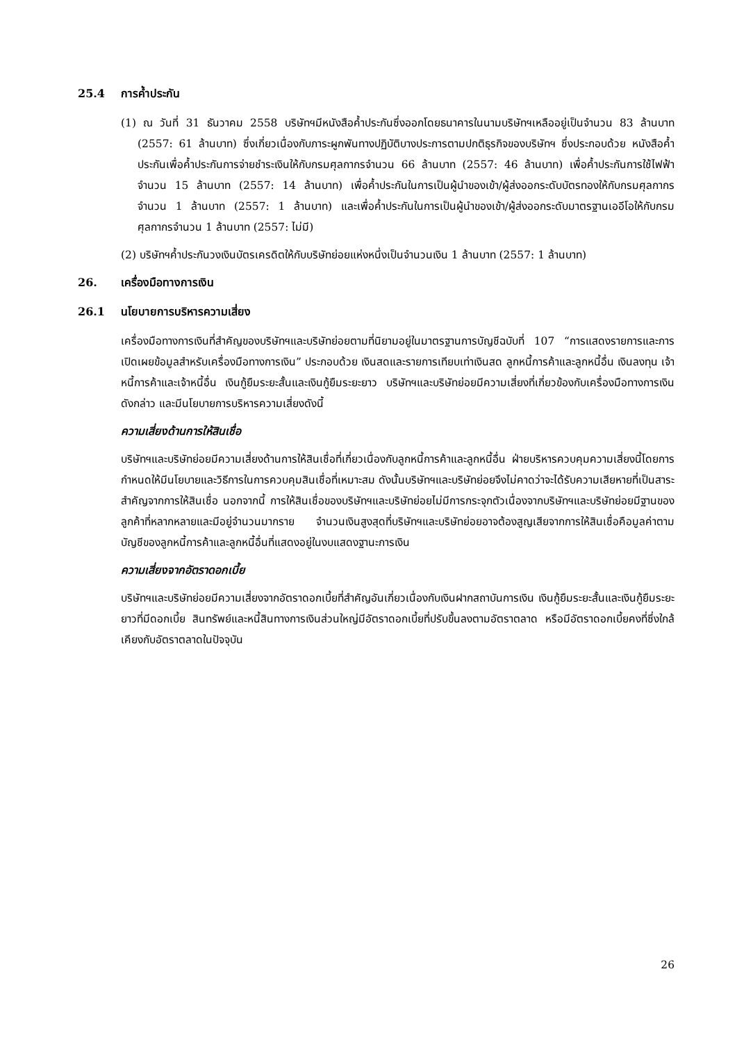25.4 การค้ำประกัน
(1) ณ วันที่ 31 ธันวาคม 2558 บริษัทฯมีหนังสือค้ำประกันซึ่งออกโดยธนาคารในนามบริษัทฯเหลืออยู่เป็นจำนวน 83 ล้านบาท (2557: 61 ล้านบาท) ซึ่งเกี่ยวเนื่องกับภาระผูกพันทางปฏิบัติบางประการตามปกติธุรกิจของบริษัทฯ ซึ่งประกอบด้วย หนังสือค้ำประกันเพื่อค้ำประกันการจ่ายชำระเงินให้กับกรมศุลกากรจำนวน 66 ล้านบาท (2557: 46 ล้านบาท) เพื่อค้ำประกันการใช้ไฟฟ้าจำนวน 15 ล้านบาท (2557: 14 ล้านบาท) เพื่อค้ำประกันในการเป็นผู้นำของเข้า/ผู้ส่งออกระดับบัตรทองให้กับกรมศุลกากรจำนวน 1 ล้านบาท (2557: 1 ล้านบาท) และเพื่อค้ำประกันในการเป็นผู้นำของเข้า/ผู้ส่งออกระดับมาตรฐานเออีโอให้กับกรมศุลกากรจำนวน 1 ล้านบาท (2557: ไม่มี)
(2) บริษัทฯค้ำประกันวงเงินบัตรเครดิตให้กับบริษัทย่อยแห่งหนึ่งเป็นจำนวนเงิน 1 ล้านบาท (2557: 1 ล้านบาท)
26. เครื่องมือทางการเงิน
26.1 นโยบายการบริหารความเสี่ยง
เครื่องมือทางการเงินที่สำคัญของบริษัทฯและบริษัทย่อยตามที่นิยามอยู่ในมาตรฐานการบัญชีฉบับที่ 107 “การแสดงรายการและการเปิดเผยข้อมูลสำหรับเครื่องมือทางการเงิน” ประกอบด้วย เงินสดและรายการเทียบเท่าเงินสด ลูกหนี้การค้าและลูกหนี้อื่น เงินลงทุน เจ้าหนี้การค้าและเจ้าหนี้อื่น เงินกู้ยืมระยะสั้นและเงินกู้ยืมระยะยาว บริษัทฯและบริษัทย่อยมีความเสี่ยงที่เกี่ยวข้องกับเครื่องมือทางการเงินดังกล่าว และมีนโยบายการบริหารความเสี่ยงดังนี้
ความเสี่ยงด้านการให้สินเชื่อ
บริษัทฯและบริษัทย่อยมีความเสี่ยงด้านการให้สินเชื่อที่เกี่ยวเนื่องกับลูกหนี้การค้าและลูกหนี้อื่น ฝ่ายบริหารควบคุมความเสี่ยงนี้โดยการกำหนดให้มีนโยบายและวิธีการในการควบคุมสินเชื่อที่เหมาะสม ดังนั้นบริษัทฯและบริษัทย่อยจึงไม่คาดว่าจะได้รับความเสียหายที่เป็นสาระสำคัญจากการให้สินเชื่อ นอกจากนี้ การให้สินเชื่อของบริษัทฯและบริษัทย่อยไม่มีการกระจุกตัวเนื่องจากบริษัทฯและบริษัทย่อยมีฐานของลูกค้าที่หลากหลายและมีอยู่จำนวนมากราย จำนวนเงินสูงสุดที่บริษัทฯและบริษัทย่อยอาจต้องสูญเสียจากการให้สินเชื่อคือมูลค่าตามบัญชีของลูกหนี้การค้าและลูกหนี้อื่นที่แสดงอยู่ในงบแสดงฐานะการเงิน
ความเสี่ยงจากอัตราดอกเบี้ย
บริษัทฯและบริษัทย่อยมีความเสี่ยงจากอัตราดอกเบี้ยที่สำคัญอันเกี่ยวเนื่องกับเงินฝากสถาบันการเงิน เงินกู้ยืมระยะสั้นและเงินกู้ยืมระยะยาวที่มีดอกเบี้ย สินทรัพย์และหนี้สินทางการเงินส่วนใหญ่มีอัตราดอกเบี้ยที่ปรับขึ้นลงตามอัตราตลาด หรือมีอัตราดอกเบี้ยคงที่ซึ่งใกล้เคียงกับอัตราตลาดในปัจจุบัน
26